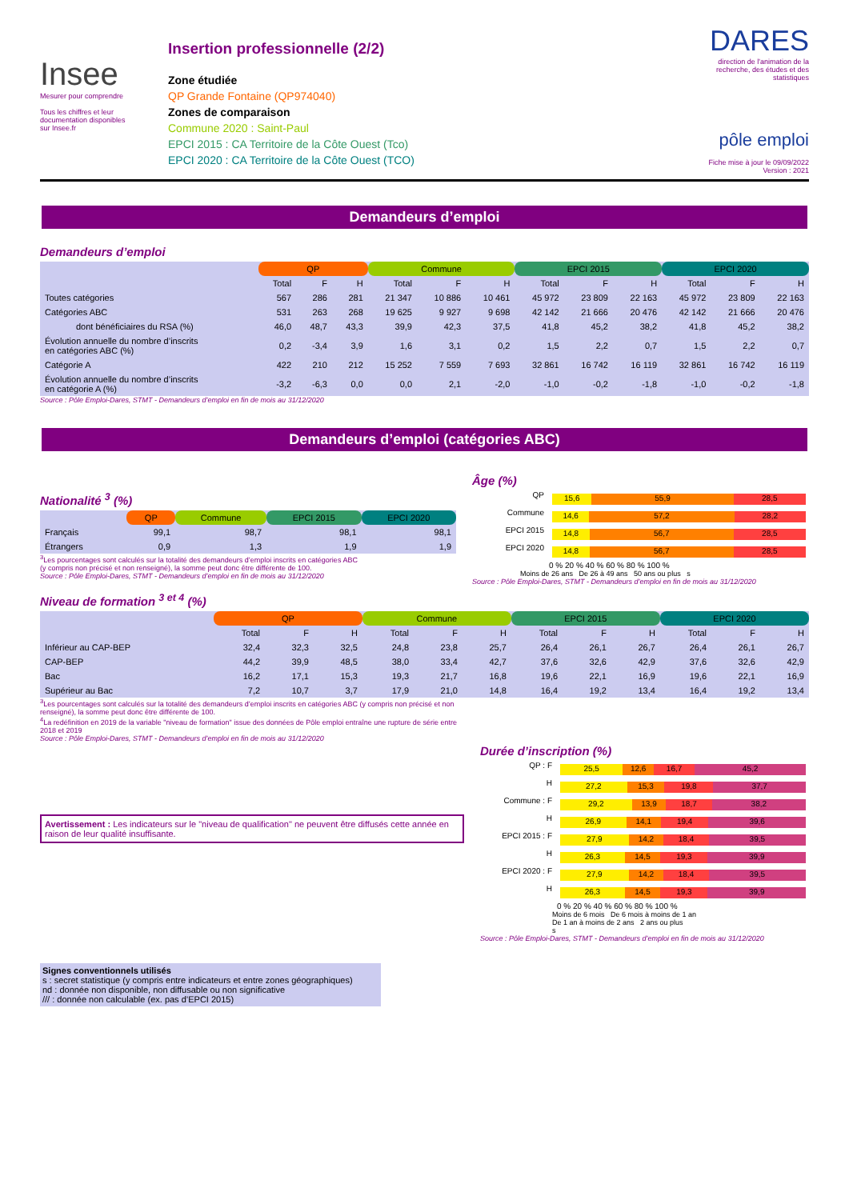Insee
Mesurer pour comprendre
Tous les chiffres et leur documentation disponibles sur Insee.fr
Insertion professionnelle (2/2)
Zone étudiée
QP Grande Fontaine (QP974040)
Zones de comparaison
Commune 2020 : Saint-Paul
EPCI 2015 : CA Territoire de la Côte Ouest (Tco)
EPCI 2020 : CA Territoire de la Côte Ouest (TCO)
DARES
direction de l'animation de la recherche, des études et des statistiques
pôle emploi
Fiche mise à jour le 09/09/2022
Version : 2021
Demandeurs d’emploi
Demandeurs d’emploi
| | QP | | | Commune | | | EPCI 2015 | | | EPCI 2020 | | |
| --- | --- | --- | --- | --- | --- | --- | --- | --- | --- | --- | --- | --- |
| | Total | F | H | Total | F | H | Total | F | H | Total | F | H |
| Toutes catégories | 567 | 286 | 281 | 21 347 | 10 886 | 10 461 | 45 972 | 23 809 | 22 163 | 45 972 | 23 809 | 22 163 |
| Catégories ABC | 531 | 263 | 268 | 19 625 | 9 927 | 9 698 | 42 142 | 21 666 | 20 476 | 42 142 | 21 666 | 20 476 |
| dont bénéficiaires du RSA (%) | 46,0 | 48,7 | 43,3 | 39,9 | 42,3 | 37,5 | 41,8 | 45,2 | 38,2 | 41,8 | 45,2 | 38,2 |
| Évolution annuelle du nombre d’inscrits en catégories ABC (%) | 0,2 | -3,4 | 3,9 | 1,6 | 3,1 | 0,2 | 1,5 | 2,2 | 0,7 | 1,5 | 2,2 | 0,7 |
| Catégorie A | 422 | 210 | 212 | 15 252 | 7 559 | 7 693 | 32 861 | 16 742 | 16 119 | 32 861 | 16 742 | 16 119 |
| Évolution annuelle du nombre d’inscrits en catégorie A (%) | -3,2 | -6,3 | 0,0 | 0,0 | 2,1 | -2,0 | -1,0 | -0,2 | -1,8 | -1,0 | -0,2 | -1,8 |
Source : Pôle Emploi-Dares, STMT - Demandeurs d’emploi en fin de mois au 31/12/2020
Demandeurs d’emploi (catégories ABC)
Nationalité <sup>3</sup> (%)
| | QP | Commune | EPCI 2015 | EPCI 2020 |
| --- | --- | --- | --- | --- |
| Français | 99,1 | 98,7 | 98,1 | 98,1 |
| Étrangers | 0,9 | 1,3 | 1,9 | 1,9 |
<sup>3</sup> Les pourcentages sont calculés sur la totalité des demandeurs d’emploi inscrits en catégories ABC
(y compris non précisé et non renseigné), la somme peut donc être différente de 100.
Source : Pôle Emploi-Dares, STMT - Demandeurs d’emploi en fin de mois au 31/12/2020
Âge (%)
QP
15,6 55,9 28,5
Commune
14,6 57,2 28,2
EPCI 2015
14,8 56,7 28,5
EPCI 2020
14,8 56,7 28,5
0 % 20 % 40 % 60 % 80 % 100 %
Moins de 26 ans De 26 à 49 ans 50 ans ou plus s
Source : Pôle Emploi-Dares, STMT - Demandeurs d’emploi en fin de mois au 31/12/2020
Niveau de formation <sup>3 et 4</sup> (%)
| | QP | | | Commune | | | EPCI 2015 | | | EPCI 2020 | | |
| --- | --- | --- | --- | --- | --- | --- | --- | --- | --- | --- | --- | --- |
| | Total | F | H | Total | F | H | Total | F | H | Total | F | H |
| Inférieur au CAP-BEP | 32,4 | 32,3 | 32,5 | 24,8 | 23,8 | 25,7 | 26,4 | 26,1 | 26,7 | 26,4 | 26,1 | 26,7 |
| CAP-BEP | 44,2 | 39,9 | 48,5 | 38,0 | 33,4 | 42,7 | 37,6 | 32,6 | 42,9 | 37,6 | 32,6 | 42,9 |
| Bac | 16,2 | 17,1 | 15,3 | 19,3 | 21,7 | 16,8 | 19,6 | 22,1 | 16,9 | 19,6 | 22,1 | 16,9 |
| Supérieur au Bac | 7,2 | 10,7 | 3,7 | 17,9 | 21,0 | 14,8 | 16,4 | 19,2 | 13,4 | 16,4 | 19,2 | 13,4 |
<sup>3</sup> Les pourcentages sont calculés sur la totalité des demandeurs d’emploi inscrits en catégories ABC (y compris non précisé et non renseigné), la somme peut donc être différente de 100.
<sup>4</sup> La redéfinition en 2019 de la variable "niveau de formation" issue des données de Pôle emploi entraîne une rupture de série entre 2018 et 2019
Source : Pôle Emploi-Dares, STMT - Demandeurs d’emploi en fin de mois au 31/12/2020
Avertissement : Les indicateurs sur le "niveau de qualification" ne peuvent être diffusés cette année en raison de leur qualité insuffisante.
Signes conventionnels utilisés
s : secret statistique (y compris entre indicateurs et entre zones géographiques)
nd : donnée non disponible, non diffusable ou non significative
/// : donnée non calculable (ex. pas d’EPCI 2015)
Durée d’inscription (%)
QP : F
25,5 12,6 16,7 45,2
H
27,2 15,3 19,8 37,7
Commune : F
29,2 13,9 18,7 38,2
H
26,9 14,1 19,4 39,6
EPCI 2015 : F
27,9 14,2 18,4 39,5
H
26,3 14,5 19,3 39,9
EPCI 2020 : F
27,9 14,2 18,4 39,5
H
26,3 14,5 19,3 39,9
0 % 20 % 40 % 60 % 80 % 100 %
Moins de 6 mois De 6 mois à moins de 1 an
De 1 an à moins de 2 ans 2 ans ou plus
s
Source : Pôle Emploi-Dares, STMT - Demandeurs d’emploi en fin de mois au 31/12/2020